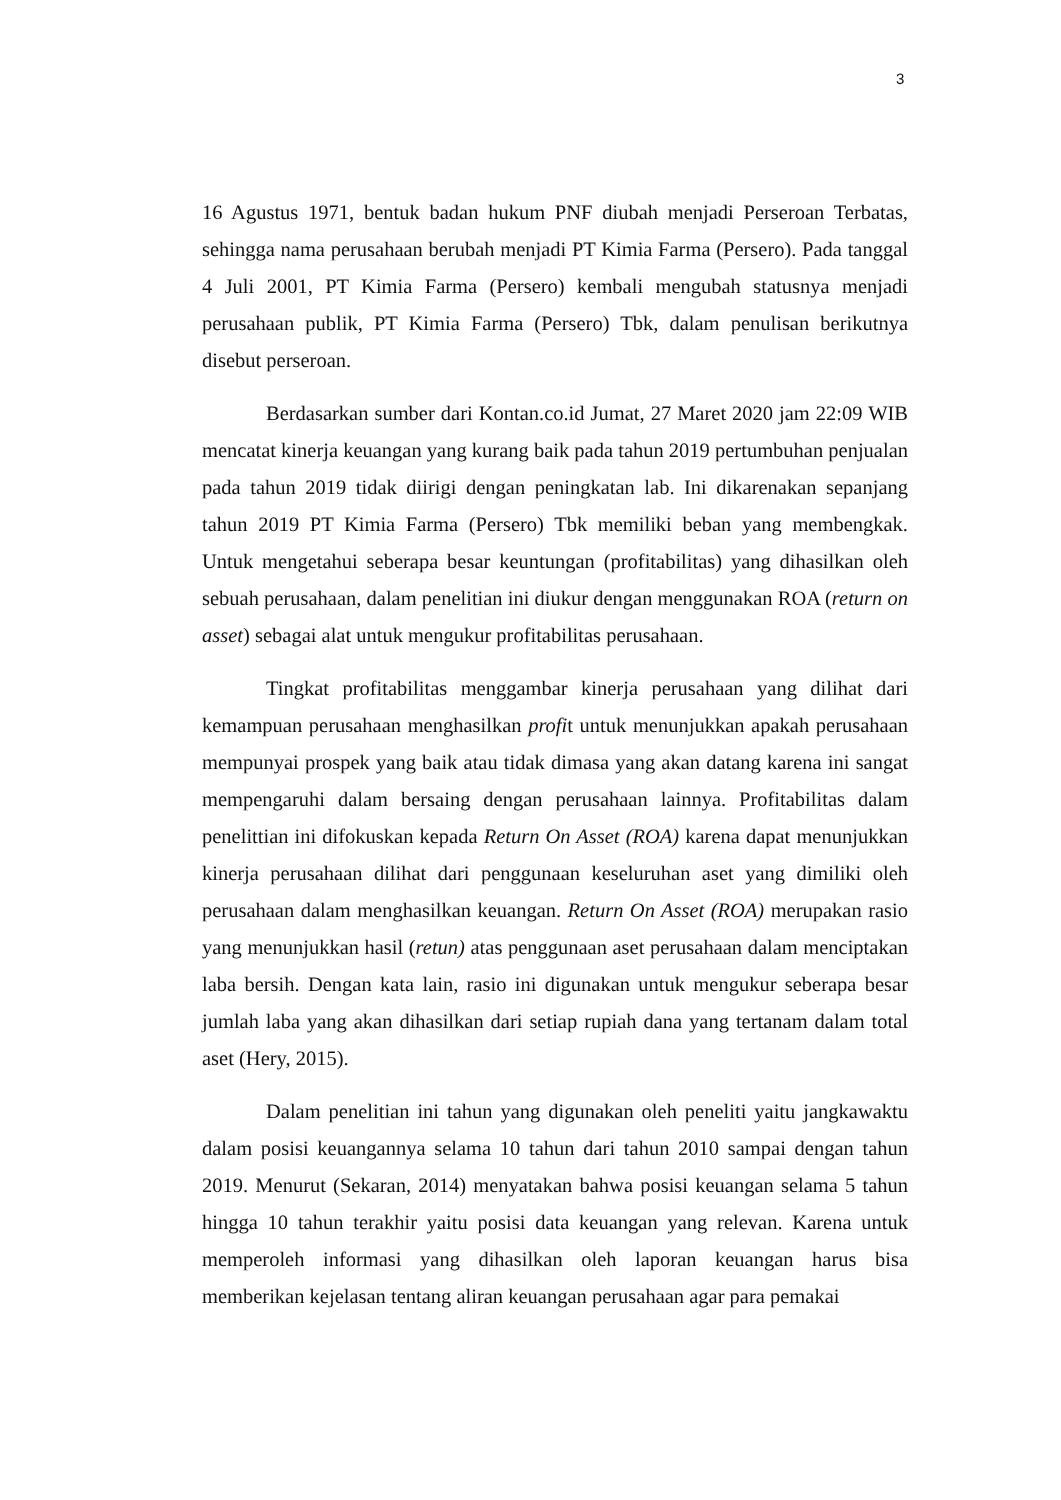3
16 Agustus 1971, bentuk badan hukum PNF diubah menjadi Perseroan Terbatas, sehingga nama perusahaan berubah menjadi PT Kimia Farma (Persero). Pada tanggal 4 Juli 2001, PT Kimia Farma (Persero) kembali mengubah statusnya menjadi perusahaan publik, PT Kimia Farma (Persero) Tbk, dalam penulisan berikutnya disebut perseroan.
Berdasarkan sumber dari Kontan.co.id Jumat, 27 Maret 2020 jam 22:09 WIB mencatat kinerja keuangan yang kurang baik pada tahun 2019 pertumbuhan penjualan pada tahun 2019 tidak diirigi dengan peningkatan lab. Ini dikarenakan sepanjang tahun 2019 PT Kimia Farma (Persero) Tbk memiliki beban yang membengkak. Untuk mengetahui seberapa besar keuntungan (profitabilitas) yang dihasilkan oleh sebuah perusahaan, dalam penelitian ini diukur dengan menggunakan ROA (return on asset) sebagai alat untuk mengukur profitabilitas perusahaan.
Tingkat profitabilitas menggambar kinerja perusahaan yang dilihat dari kemampuan perusahaan menghasilkan profit untuk menunjukkan apakah perusahaan mempunyai prospek yang baik atau tidak dimasa yang akan datang karena ini sangat mempengaruhi dalam bersaing dengan perusahaan lainnya. Profitabilitas dalam penelittian ini difokuskan kepada Return On Asset (ROA) karena dapat menunjukkan kinerja perusahaan dilihat dari penggunaan keseluruhan aset yang dimiliki oleh perusahaan dalam menghasilkan keuangan. Return On Asset (ROA) merupakan rasio yang menunjukkan hasil (retun) atas penggunaan aset perusahaan dalam menciptakan laba bersih. Dengan kata lain, rasio ini digunakan untuk mengukur seberapa besar jumlah laba yang akan dihasilkan dari setiap rupiah dana yang tertanam dalam total aset (Hery, 2015).
Dalam penelitian ini tahun yang digunakan oleh peneliti yaitu jangkawaktu dalam posisi keuangannya selama 10 tahun dari tahun 2010 sampai dengan tahun 2019. Menurut (Sekaran, 2014) menyatakan bahwa posisi keuangan selama 5 tahun hingga 10 tahun terakhir yaitu posisi data keuangan yang relevan. Karena untuk memperoleh informasi yang dihasilkan oleh laporan keuangan harus bisa memberikan kejelasan tentang aliran keuangan perusahaan agar para pemakai